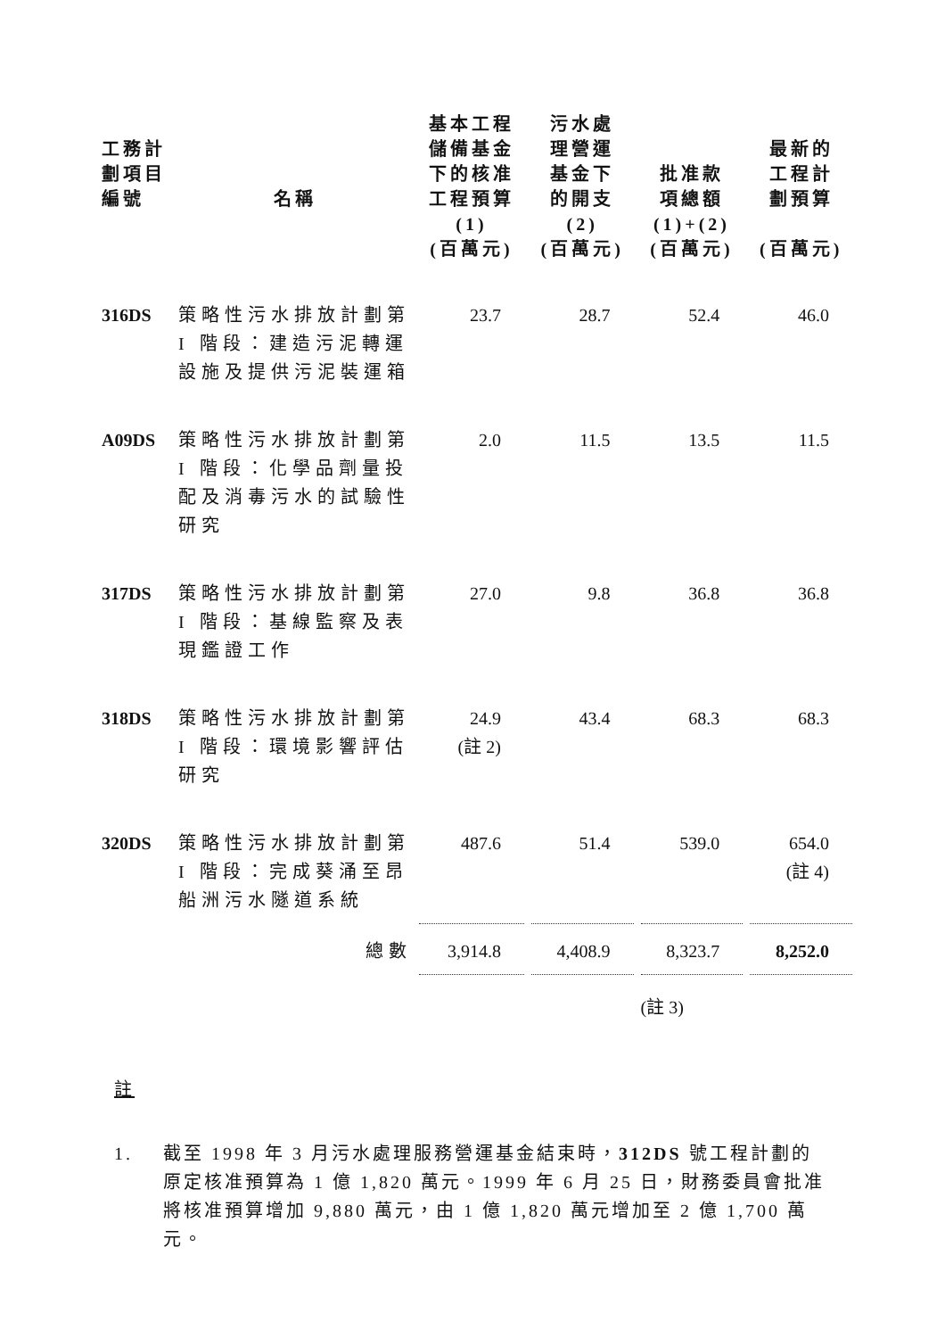| 工務計 劃項目 編號 | 名稱 | 基本工程 儲備基金 下的核准 工程預算 | 污水處 理營運 基金下 的開支 | 批准款 項總額 | 最新的 工程計 劃預算 |
| --- | --- | --- | --- | --- | --- |
| | | (1) (百萬元) | (2) (百萬元) | (1)+(2) (百萬元) | (百萬元) |
| 316DS | 策略性污水排放計劃第I 階段：建造污泥轉運設施及提供污泥裝運箱 | 23.7 | 28.7 | 52.4 | 46.0 |
| A09DS | 策略性污水排放計劃第I 階段：化學品劑量投配及消毒污水的試驗性研究 | 2.0 | 11.5 | 13.5 | 11.5 |
| 317DS | 策略性污水排放計劃第I 階段：基線監察及表現鑑證工作 | 27.0 | 9.8 | 36.8 | 36.8 |
| 318DS | 策略性污水排放計劃第I 階段：環境影響評估研究 | 24.9 (註 2) | 43.4 | 68.3 | 68.3 |
| 320DS | 策略性污水排放計劃第I 階段：完成葵涌至昂船洲污水隧道系統 | 487.6 | 51.4 | 539.0 | 654.0 (註 4) |
| | 總數 | 3,914.8 | 4,408.9 | 8,323.7 | 8,252.0 |
| | | | | (註 3) | |
註
1. 截至 1998 年 3 月污水處理服務營運基金結束時，312DS 號工程計劃的原定核准預算為 1 億 1,820 萬元。1999 年 6 月 25 日，財務委員會批准將核准預算增加 9,880 萬元，由 1 億 1,820 萬元增加至 2 億 1,700 萬元。